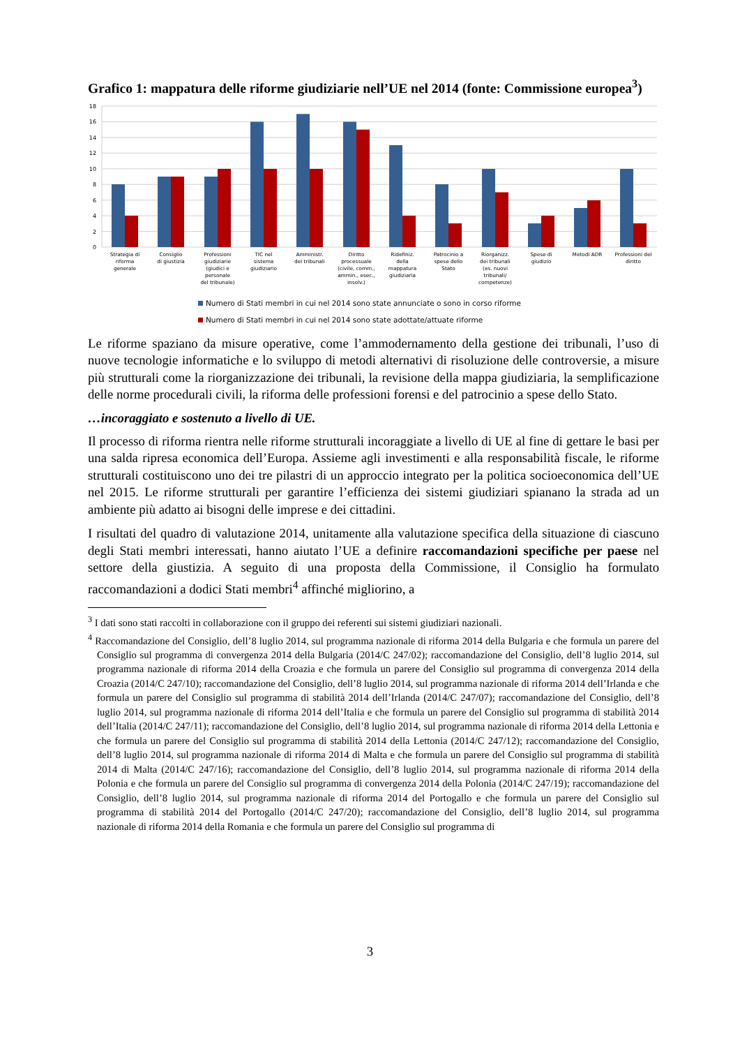Grafico 1: mappatura delle riforme giudiziarie nell’UE nel 2014 (fonte: Commissione europea<sup>3</sup>)
18
16
14
12
10
8
6
4
2
0
Strategia di
riforma
generale
Consiglio
di giustizia
Professioni
giudiziarie
(giudici e
personale
del tribunale)
TIC nel
sistema
giudiziario
Amministr.
dei tribunali
Diritto
processuale
(civile, comm.,
ammin., esec.,
insolv.)
Ridefiniz.
della
mappatura
giudiziaria
Patrocinio a
spese dello
Stato
Riorganizz.
dei tribunali
(es. nuovi
tribunali/
competenze)
Spese di
giudizio
Metodi ADR
Professioni del
diritto
Numero di Stati membri in cui nel 2014 sono state annunciate o sono in corso riforme
Numero di Stati membri in cui nel 2014 sono state adottate/attuate riforme
Le riforme spaziano da misure operative, come l’ammodernamento della gestione dei tribunali, l’uso di nuove tecnologie informatiche e lo sviluppo di metodi alternativi di risoluzione delle controversie, a misure più strutturali come la riorganizzazione dei tribunali, la revisione della mappa giudiziaria, la semplificazione delle norme procedurali civili, la riforma delle professioni forensi e del patrocinio a spese dello Stato.
…incoraggiato e sostenuto a livello di UE.
Il processo di riforma rientra nelle riforme strutturali incoraggiate a livello di UE al fine di gettare le basi per una salda ripresa economica dell’Europa. Assieme agli investimenti e alla responsabilità fiscale, le riforme strutturali costituiscono uno dei tre pilastri di un approccio integrato per la politica socioeconomica dell’UE nel 2015. Le riforme strutturali per garantire l’efficienza dei sistemi giudiziari spianano la strada ad un ambiente più adatto ai bisogni delle imprese e dei cittadini.
I risultati del quadro di valutazione 2014, unitamente alla valutazione specifica della situazione di ciascuno degli Stati membri interessati, hanno aiutato l’UE a definire raccomandazioni specifiche per paese nel settore della giustizia. A seguito di una proposta della Commissione, il Consiglio ha formulato raccomandazioni a dodici Stati membri<sup>4</sup> affinché migliorino, a
<sup>3</sup> I dati sono stati raccolti in collaborazione con il gruppo dei referenti sui sistemi giudiziari nazionali.
<sup>4</sup> Raccomandazione del Consiglio, dell’8 luglio 2014, sul programma nazionale di riforma 2014 della Bulgaria e che formula un parere del Consiglio sul programma di convergenza 2014 della Bulgaria (2014/C 247/02); raccomandazione del Consiglio, dell’8 luglio 2014, sul programma nazionale di riforma 2014 della Croazia e che formula un parere del Consiglio sul programma di convergenza 2014 della Croazia (2014/C 247/10); raccomandazione del Consiglio, dell’8 luglio 2014, sul programma nazionale di riforma 2014 dell’Irlanda e che formula un parere del Consiglio sul programma di stabilità 2014 dell’Irlanda (2014/C 247/07); raccomandazione del Consiglio, dell’8 luglio 2014, sul programma nazionale di riforma 2014 dell’Italia e che formula un parere del Consiglio sul programma di stabilità 2014 dell’Italia (2014/C 247/11); raccomandazione del Consiglio, dell’8 luglio 2014, sul programma nazionale di riforma 2014 della Lettonia e che formula un parere del Consiglio sul programma di stabilità 2014 della Lettonia (2014/C 247/12); raccomandazione del Consiglio, dell’8 luglio 2014, sul programma nazionale di riforma 2014 di Malta e che formula un parere del Consiglio sul programma di stabilità 2014 di Malta (2014/C 247/16); raccomandazione del Consiglio, dell’8 luglio 2014, sul programma nazionale di riforma 2014 della Polonia e che formula un parere del Consiglio sul programma di convergenza 2014 della Polonia (2014/C 247/19); raccomandazione del Consiglio, dell’8 luglio 2014, sul programma nazionale di riforma 2014 del Portogallo e che formula un parere del Consiglio sul programma di stabilità 2014 del Portogallo (2014/C 247/20); raccomandazione del Consiglio, dell’8 luglio 2014, sul programma nazionale di riforma 2014 della Romania e che formula un parere del Consiglio sul programma di
3